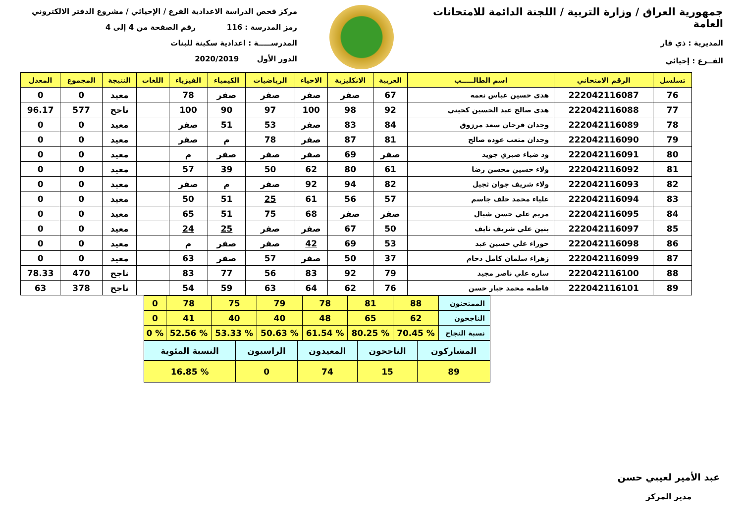جمهورية العراق / وزارة التربية / اللجنة الدائمة للامتحانات العامة
المديرية : ذي قار
الفــرع : إحيائي
مركز فحص الدراسة الاعدادية الفرع / الإحيائي / مشروع الدفتر الالكتروني
رمز المدرسة : 116 رقم الصفحة من 4 إلى 4
المدرســـــة : اعدادية سكينة للبنات
الدور الأول 2020/2019
| تسلسل | الرقم الامتحاني | اسم الطالـــــب | العربية | الانكليزية | الاحياء | الرياضيات | الكيمياء | الفيزياء | اللغات | النتيجة | المجموع | المعدل |
| --- | --- | --- | --- | --- | --- | --- | --- | --- | --- | --- | --- | --- |
| 76 | 222042116087 | هدى حسين عباس نعمه | 67 | صفر | صفر | صفر | صفر | 78 | | معيد | 0 | 0 |
| 77 | 222042116088 | هدى صالح عبد الحسين كحيني | 92 | 98 | 100 | 97 | 90 | 100 | | ناجح | 577 | 96.17 |
| 78 | 222042116089 | وجدان فرحان سعد مرزوق | 84 | 83 | صفر | 53 | 51 | صفر | | معيد | 0 | 0 |
| 79 | 222042116090 | وجدان متعب عوده صالح | 81 | 87 | صفر | 78 | م | صفر | | معيد | 0 | 0 |
| 80 | 222042116091 | ود ضياء صبري جويد | صفر | 69 | صفر | صفر | صفر | م | | معيد | 0 | 0 |
| 81 | 222042116092 | ولاء حسين محسن رضا | 61 | 80 | 62 | 50 | 39 | 57 | | معيد | 0 | 0 |
| 82 | 222042116093 | ولاء شريف جوان ثجيل | 82 | 94 | 92 | صفر | م | صفر | | معيد | 0 | 0 |
| 83 | 222042116094 | علياء محمد خلف جاسم | 57 | 56 | 61 | 25 | 51 | 50 | | معيد | 0 | 0 |
| 84 | 222042116095 | مريم علي حسن شيال | صفر | صفر | 68 | 75 | 51 | 65 | | معيد | 0 | 0 |
| 85 | 222042116097 | بنين علي شريف نايف | 50 | 67 | صفر | صفر | 25 | 24 | | معيد | 0 | 0 |
| 86 | 222042116098 | حوراء علي حسين عبد | 53 | 69 | 42 | صفر | صفر | م | | معيد | 0 | 0 |
| 87 | 222042116099 | زهراء سلمان كامل دحام | 37 | 50 | صفر | 57 | صفر | 63 | | معيد | 0 | 0 |
| 88 | 222042116100 | ساره علي ناصر مجيد | 79 | 92 | 83 | 56 | 77 | 83 | | ناجح | 470 | 78.33 |
| 89 | 222042116101 | فاطمه محمد جبار حسن | 76 | 62 | 64 | 63 | 59 | 54 | | ناجح | 378 | 63 |
| الممتحنون | 88 | 81 | 78 | 79 | 75 | 78 | 0 |
| الناجحون | 62 | 65 | 48 | 40 | 40 | 41 | 0 |
| نسبة النجاح | % 70.45 | % 80.25 | % 61.54 | % 50.63 | % 53.33 | % 52.56 | % 0 |
| المشاركون | الناجحون | المعيدون | الراسبون | النسبة المئوية |
| 89 | 15 | 74 | 0 | % 16.85 |
عبد الأمير لعيبي حسن
مدير المركز